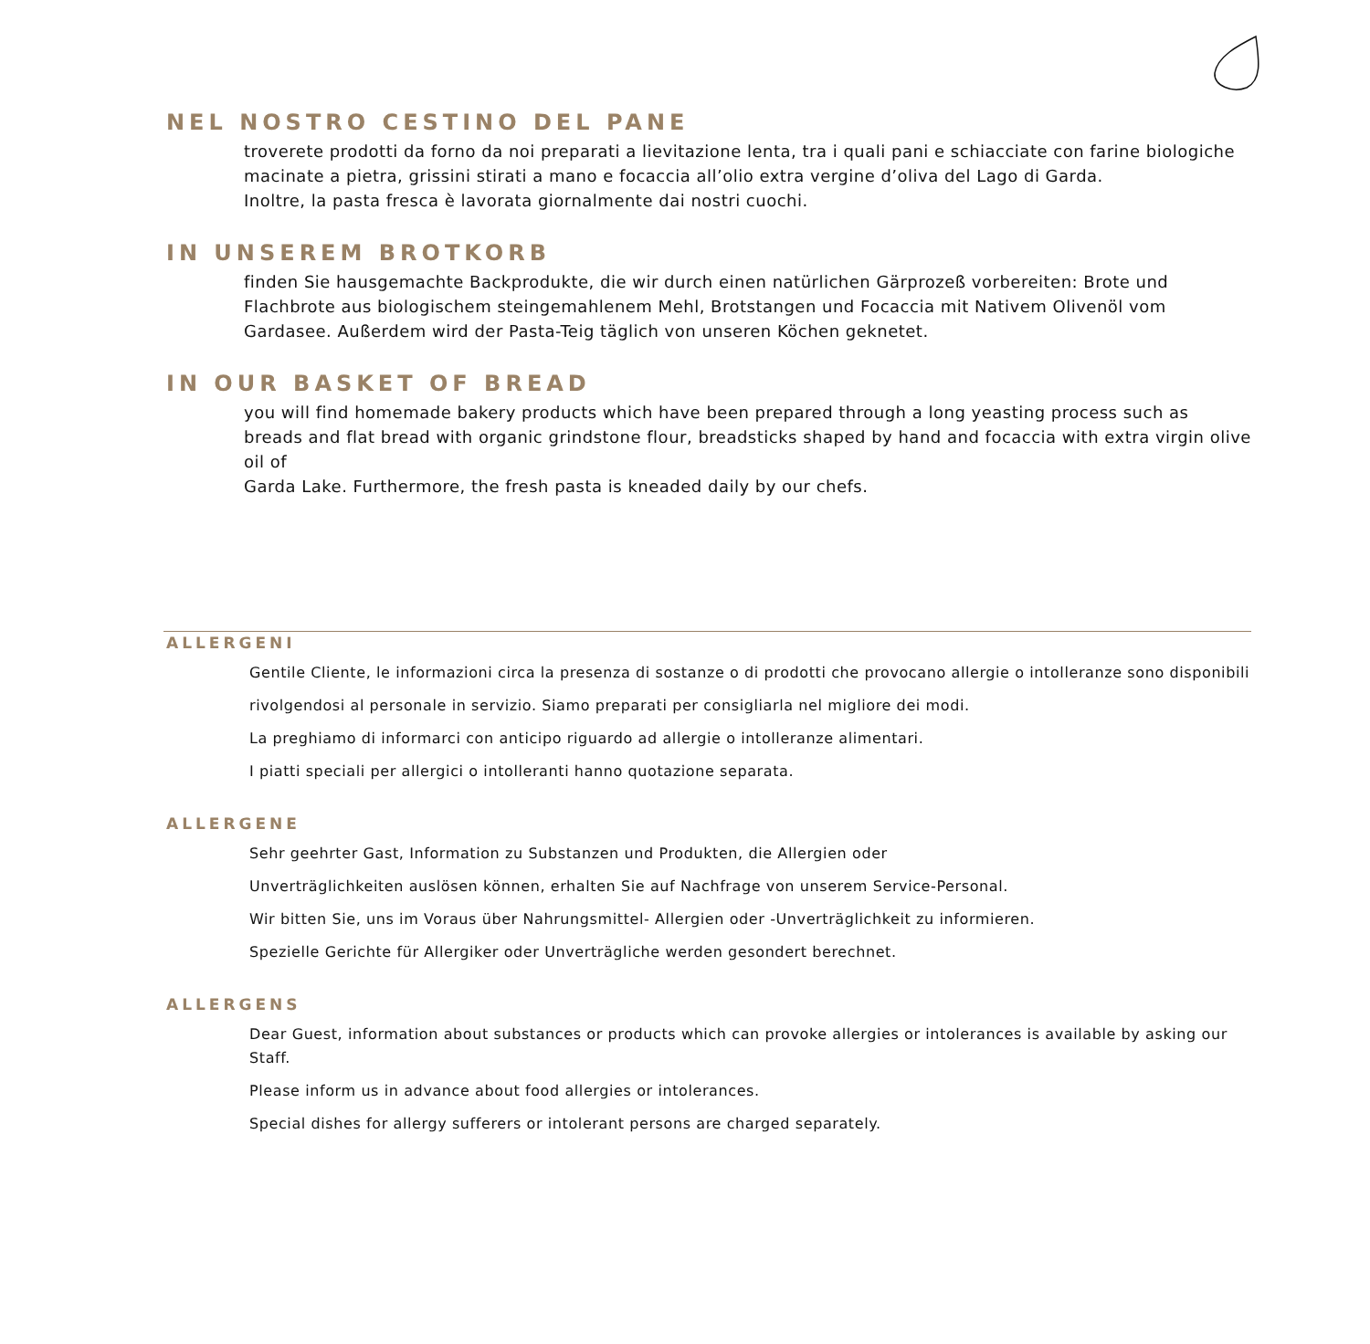NEL NOSTRO CESTINO DEL PANE
troverete prodotti da forno da noi preparati a lievitazione lenta, tra i quali pani e schiacciate con farine biologiche macinate a pietra, grissini stirati a mano e focaccia all’olio extra vergine d’oliva del Lago di Garda.
Inoltre, la pasta fresca è lavorata giornalmente dai nostri cuochi.
IN UNSEREM BROTKORB
finden Sie hausgemachte Backprodukte, die wir durch einen natürlichen Gärprozeß vorbereiten: Brote und Flachbrote aus biologischem steingemahlenem Mehl, Brotstangen und Focaccia mit Nativem Olivenöl vom Gardasee. Außerdem wird der Pasta-Teig täglich von unseren Köchen geknetet.
IN OUR BASKET OF BREAD
you will find homemade bakery products which have been prepared through a long yeasting process such as breads and flat bread with organic grindstone flour, breadsticks shaped by hand and focaccia with extra virgin olive oil of
Garda Lake. Furthermore, the fresh pasta is kneaded daily by our chefs.
ALLERGENI
Gentile Cliente, le informazioni circa la presenza di sostanze o di prodotti che provocano allergie o intolleranze sono disponibili
rivolgendosi al personale in servizio. Siamo preparati per consigliarla nel migliore dei modi.
La preghiamo di informarci con anticipo riguardo ad allergie o intolleranze alimentari.
I piatti speciali per allergici o intolleranti hanno quotazione separata.
ALLERGENE
Sehr geehrter Gast, Information zu Substanzen und Produkten, die Allergien oder
Unverträglichkeiten auslösen können, erhalten Sie auf Nachfrage von unserem Service-Personal.
Wir bitten Sie, uns im Voraus über Nahrungsmittel- Allergien oder -Unverträglichkeit zu informieren.
Spezielle Gerichte für Allergiker oder Unverträgliche werden gesondert berechnet.
ALLERGENS
Dear Guest, information about substances or products which can provoke allergies or intolerances is available by asking our Staff.
Please inform us in advance about food allergies or intolerances.
Special dishes for allergy sufferers or intolerant persons are charged separately.